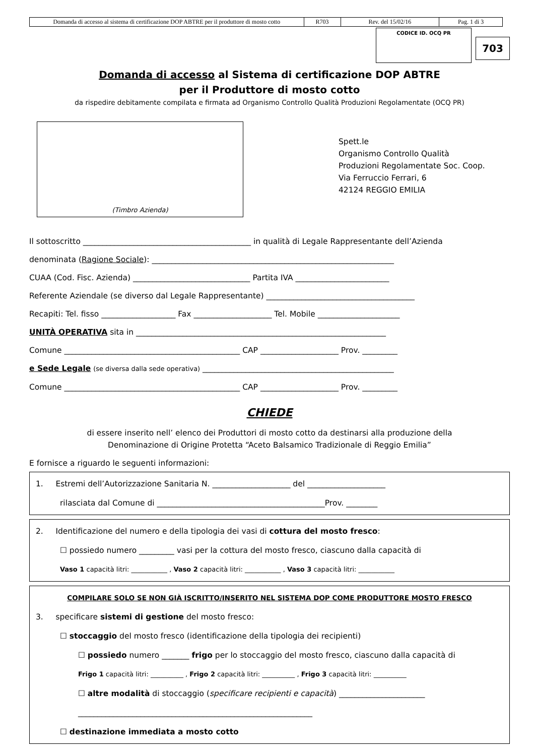| Domanda di accesso al sistema di certificazione DOP ABTRE per il produttore di mosto cotto | R703 | Rev. del 15/02/16 | Pag. 1 di 3 |
CODICE ID. OCQ PR
703
Domanda di accesso al Sistema di certificazione DOP ABTRE
per il Produttore di mosto cotto
da rispedire debitamente compilata e firmata ad Organismo Controllo Qualità Produzioni Regolamentate (OCQ PR)
(Timbro Azienda)
Spett.le
Organismo Controllo Qualità
Produzioni Regolamentate Soc. Coop.
Via Ferruccio Ferrari, 6
42124 REGGIO EMILIA
Il sottoscritto ___________________________________________ in qualità di Legale Rappresentante dell’Azienda
denominata (Ragione Sociale): ______________________________________________________________
CUAA (Cod. Fisc. Azienda) ______________________________ Partita IVA ________________________
Referente Aziendale (se diverso dal Legale Rappresentante) ______________________________________
Recapiti: Tel. fisso ___________________ Fax ____________________ Tel. Mobile _____________________
UNITÀ OPERATIVA sita in ________________________________________________________________
Comune _____________________________________________ CAP ____________________ Prov. _________
e Sede Legale (se diversa dalla sede operativa) _________________________________________________
Comune _____________________________________________ CAP ____________________ Prov. _________
CHIEDE
di essere inserito nell’ elenco dei Produttori di mosto cotto da destinarsi alla produzione della
Denominazione di Origine Protetta “Aceto Balsamico Tradizionale di Reggio Emilia”
E fornisce a riguardo le seguenti informazioni:
1. Estremi dell’Autorizzazione Sanitaria N. ____________________ del ____________________
rilasciata dal Comune di ___________________________________________Prov. ________
2. Identificazione del numero e della tipologia dei vasi di cottura del mosto fresco:
☐ possiedo numero _________ vasi per la cottura del mosto fresco, ciascuno dalla capacità di
Vaso 1 capacità litri: ___________ , Vaso 2 capacità litri: ___________ , Vaso 3 capacità litri: ___________
COMPILARE SOLO SE NON GIÀ ISCRITTO/INSERITO NEL SISTEMA DOP COME PRODUTTORE MOSTO FRESCO
3. specificare sistemi di gestione del mosto fresco:
☐ stoccaggio del mosto fresco (identificazione della tipologia dei recipienti)
☐ possiedo numero _______ frigo per lo stoccaggio del mosto fresco, ciascuno dalla capacità di
Frigo 1 capacità litri: __________ , Frigo 2 capacità litri: __________ , Frigo 3 capacità litri: __________
☐ altre modalità di stoccaggio (specificare recipienti e capacità) ______________________
____________________________________________________________
☐ destinazione immediata a mosto cotto